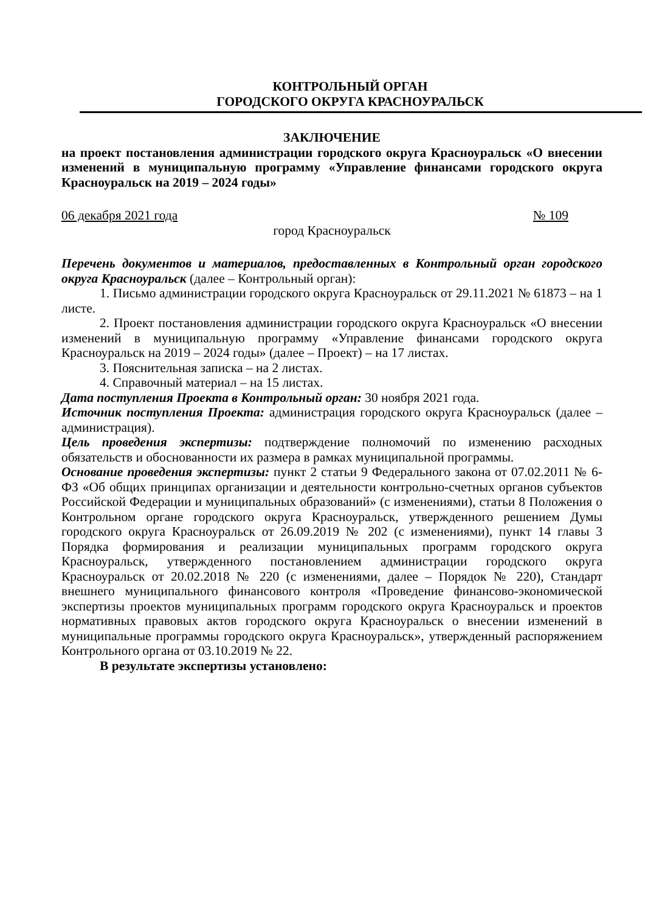КОНТРОЛЬНЫЙ ОРГАН
ГОРОДСКОГО ОКРУГА КРАСНОУРАЛЬСК
ЗАКЛЮЧЕНИЕ
на проект постановления администрации городского округа Красноуральск «О внесении изменений в муниципальную программу «Управление финансами городского округа Красноуральск на 2019 – 2024 годы»
06 декабря 2021 года № 109
город Красноуральск
Перечень документов и материалов, предоставленных в Контрольный орган городского округа Красноуральск (далее – Контрольный орган):
1. Письмо администрации городского округа Красноуральск от 29.11.2021 № 61873 – на 1 листе.
2. Проект постановления администрации городского округа Красноуральск «О внесении изменений в муниципальную программу «Управление финансами городского округа Красноуральск на 2019 – 2024 годы» (далее – Проект) – на 17 листах.
3. Пояснительная записка – на 2 листах.
4. Справочный материал – на 15 листах.
Дата поступления Проекта в Контрольный орган: 30 ноября 2021 года.
Источник поступления Проекта: администрация городского округа Красноуральск (далее – администрация).
Цель проведения экспертизы: подтверждение полномочий по изменению расходных обязательств и обоснованности их размера в рамках муниципальной программы.
Основание проведения экспертизы: пункт 2 статьи 9 Федерального закона от 07.02.2011 № 6-ФЗ «Об общих принципах организации и деятельности контрольно-счетных органов субъектов Российской Федерации и муниципальных образований» (с изменениями), статьи 8 Положения о Контрольном органе городского округа Красноуральск, утвержденного решением Думы городского округа Красноуральск от 26.09.2019 № 202 (с изменениями), пункт 14 главы 3 Порядка формирования и реализации муниципальных программ городского округа Красноуральск, утвержденного постановлением администрации городского округа Красноуральск от 20.02.2018 № 220 (с изменениями, далее – Порядок № 220), Стандарт внешнего муниципального финансового контроля «Проведение финансово-экономической экспертизы проектов муниципальных программ городского округа Красноуральск и проектов нормативных правовых актов городского округа Красноуральск о внесении изменений в муниципальные программы городского округа Красноуральск», утвержденный распоряжением Контрольного органа от 03.10.2019 № 22.
В результате экспертизы установлено: